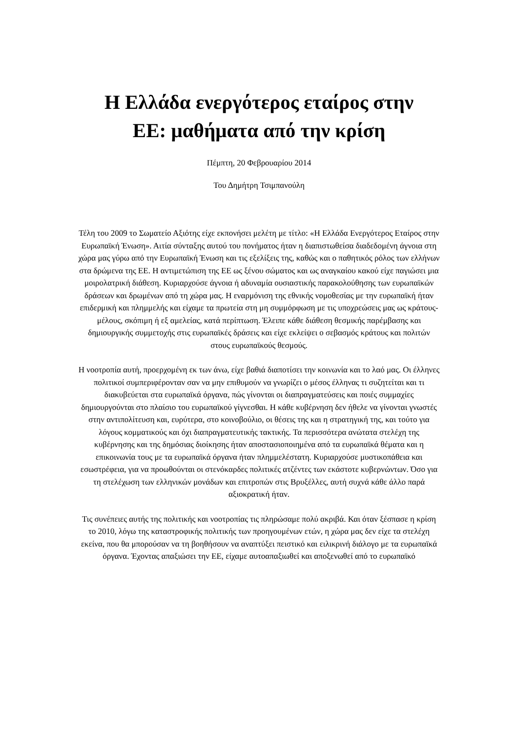Η Ελλάδα ενεργότερος εταίρος στην
ΕΕ: μαθήματα από την κρίση
Πέμπτη, 20 Φεβρουαρίου 2014
Του Δημήτρη Τσιμπανούλη
Τέλη του 2009 το Σωματείο Αξιότης είχε εκπονήσει μελέτη με τίτλο: «Η Ελλάδα Ενεργότερος Εταίρος στην Ευρωπαϊκή Ένωση». Αιτία σύνταξης αυτού του πονήματος ήταν η διαπιστωθείσα διαδεδομένη άγνοια στη χώρα μας γύρω από την Ευρωπαϊκή Ένωση και τις εξελίξεις της, καθώς και ο παθητικός ρόλος των ελλήνων στα δρώμενα της ΕΕ. Η αντιμετώπιση της ΕΕ ως ξένου σώματος και ως αναγκαίου κακού είχε παγιώσει μια μοιρολατρική διάθεση. Κυριαρχούσε άγνοια ή αδυναμία ουσιαστικής παρακολούθησης των ευρωπαϊκών δράσεων και δρωμένων από τη χώρα μας. Η εναρμόνιση της εθνικής νομοθεσίας με την ευρωπαϊκή ήταν επιδερμική και πλημμελής και είχαμε τα πρωτεία στη μη συμμόρφωση με τις υποχρεώσεις μας ως κράτους-μέλους, σκόπιμη ή εξ αμελείας, κατά περίπτωση. Έλειπε κάθε διάθεση θεσμικής παρέμβασης και δημιουργικής συμμετοχής στις ευρωπαϊκές δράσεις και είχε εκλείψει ο σεβασμός κράτους και πολιτών στους ευρωπαϊκούς θεσμούς.
Η νοοτροπία αυτή, προερχομένη εκ των άνω, είχε βαθιά διαποτίσει την κοινωνία και το λαό μας. Οι έλληνες πολιτικοί συμπεριφέρονταν σαν να μην επιθυμούν να γνωρίζει ο μέσος έλληνας τι συζητείται και τι διακυβεύεται στα ευρωπαϊκά όργανα, πώς γίνονται οι διαπραγματεύσεις και ποιές συμμαχίες δημιουργούνται στο πλαίσιο του ευρωπαϊκού γίγνεσθαι. Η κάθε κυβέρνηση δεν ήθελε να γίνονται γνωστές στην αντιπολίτευση και, ευρύτερα, στο κοινοβούλιο, οι θέσεις της και η στρατηγική της, και τούτο για λόγους κομματικούς και όχι διαπραγματευτικής τακτικής. Τα περισσότερα ανώτατα στελέχη της κυβέρνησης και της δημόσιας διοίκησης ήταν αποστασιοποιημένα από τα ευρωπαϊκά θέματα και η επικοινωνία τους με τα ευρωπαϊκά όργανα ήταν πλημμελέστατη. Κυριαρχούσε μυστικοπάθεια και εσωστρέφεια, για να προωθούνται οι στενόκαρδες πολιτικές ατζέντες των εκάστοτε κυβερνώντων. Όσο για τη στελέχωση των ελληνικών μονάδων και επιτροπών στις Βρυξέλλες, αυτή συχνά κάθε άλλο παρά αξιοκρατική ήταν.
Τις συνέπειες αυτής της πολιτικής και νοοτροπίας τις πληρώσαμε πολύ ακριβά. Και όταν ξέσπασε η κρίση το 2010, λόγω της καταστροφικής πολιτικής των προηγουμένων ετών, η χώρα μας δεν είχε τα στελέχη εκείνα, που θα μπορούσαν να τη βοηθήσουν να αναπτύξει πειστικό και ειλικρινή διάλογο με τα ευρωπαϊκά όργανα. Έχοντας απαξιώσει την ΕΕ, είχαμε αυτοαπαξιωθεί και αποξενωθεί από το ευρωπαϊκό